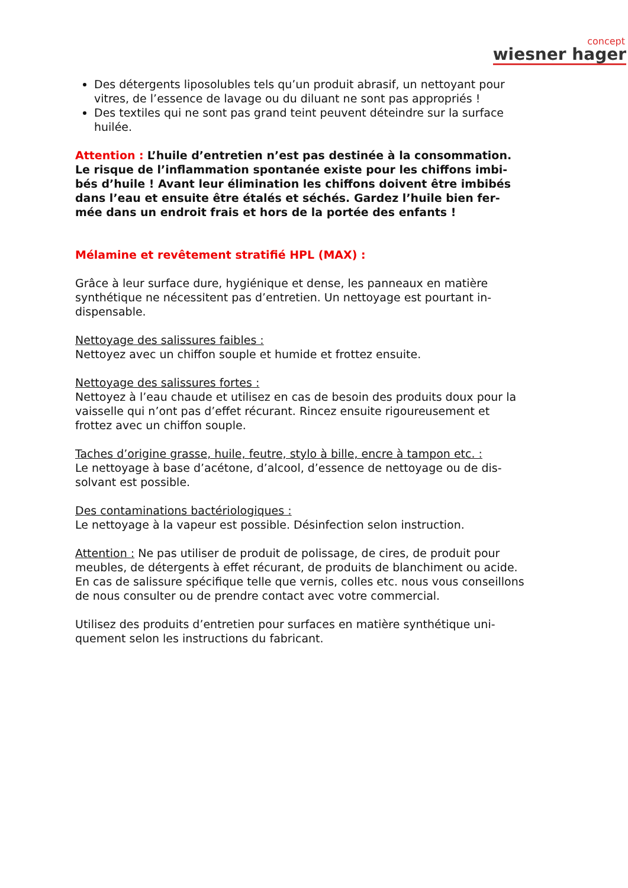concept
wiesner hager
Des détergents liposolubles tels qu’un produit abrasif, un nettoyant pour vitres, de l’essence de lavage ou du diluant ne sont pas appropriés !
Des textiles qui ne sont pas grand teint peuvent déteindre sur la surface huilée.
Attention : L’huile d’entretien n’est pas destinée à la consommation. Le risque de l’inflammation spontanée existe pour les chiffons imbi-bés d’huile ! Avant leur élimination les chiffons doivent être imbibés dans l’eau et ensuite être étalés et séchés. Gardez l’huile bien fer-mée dans un endroit frais et hors de la portée des enfants !
Mélamine et revêtement stratifié HPL (MAX) :
Grâce à leur surface dure, hygiénique et dense, les panneaux en matière synthétique ne nécessitent pas d’entretien. Un nettoyage est pourtant in-dispensable.
Nettoyage des salissures faibles :
Nettoyez avec un chiffon souple et humide et frottez ensuite.
Nettoyage des salissures fortes :
Nettoyez à l’eau chaude et utilisez en cas de besoin des produits doux pour la vaisselle qui n’ont pas d’effet récurant. Rincez ensuite rigoureusement et frottez avec un chiffon souple.
Taches d’origine grasse, huile, feutre, stylo à bille, encre à tampon etc. :
Le nettoyage à base d’acétone, d’alcool, d’essence de nettoyage ou de dis-solvant est possible.
Des contaminations bactériologiques :
Le nettoyage à la vapeur est possible. Désinfection selon instruction.
Attention : Ne pas utiliser de produit de polissage, de cires, de produit pour meubles, de détergents à effet récurant, de produits de blanchiment ou acide. En cas de salissure spécifique telle que vernis, colles etc. nous vous conseillons de nous consulter ou de prendre contact avec votre commercial.
Utilisez des produits d’entretien pour surfaces en matière synthétique uni-quement selon les instructions du fabricant.